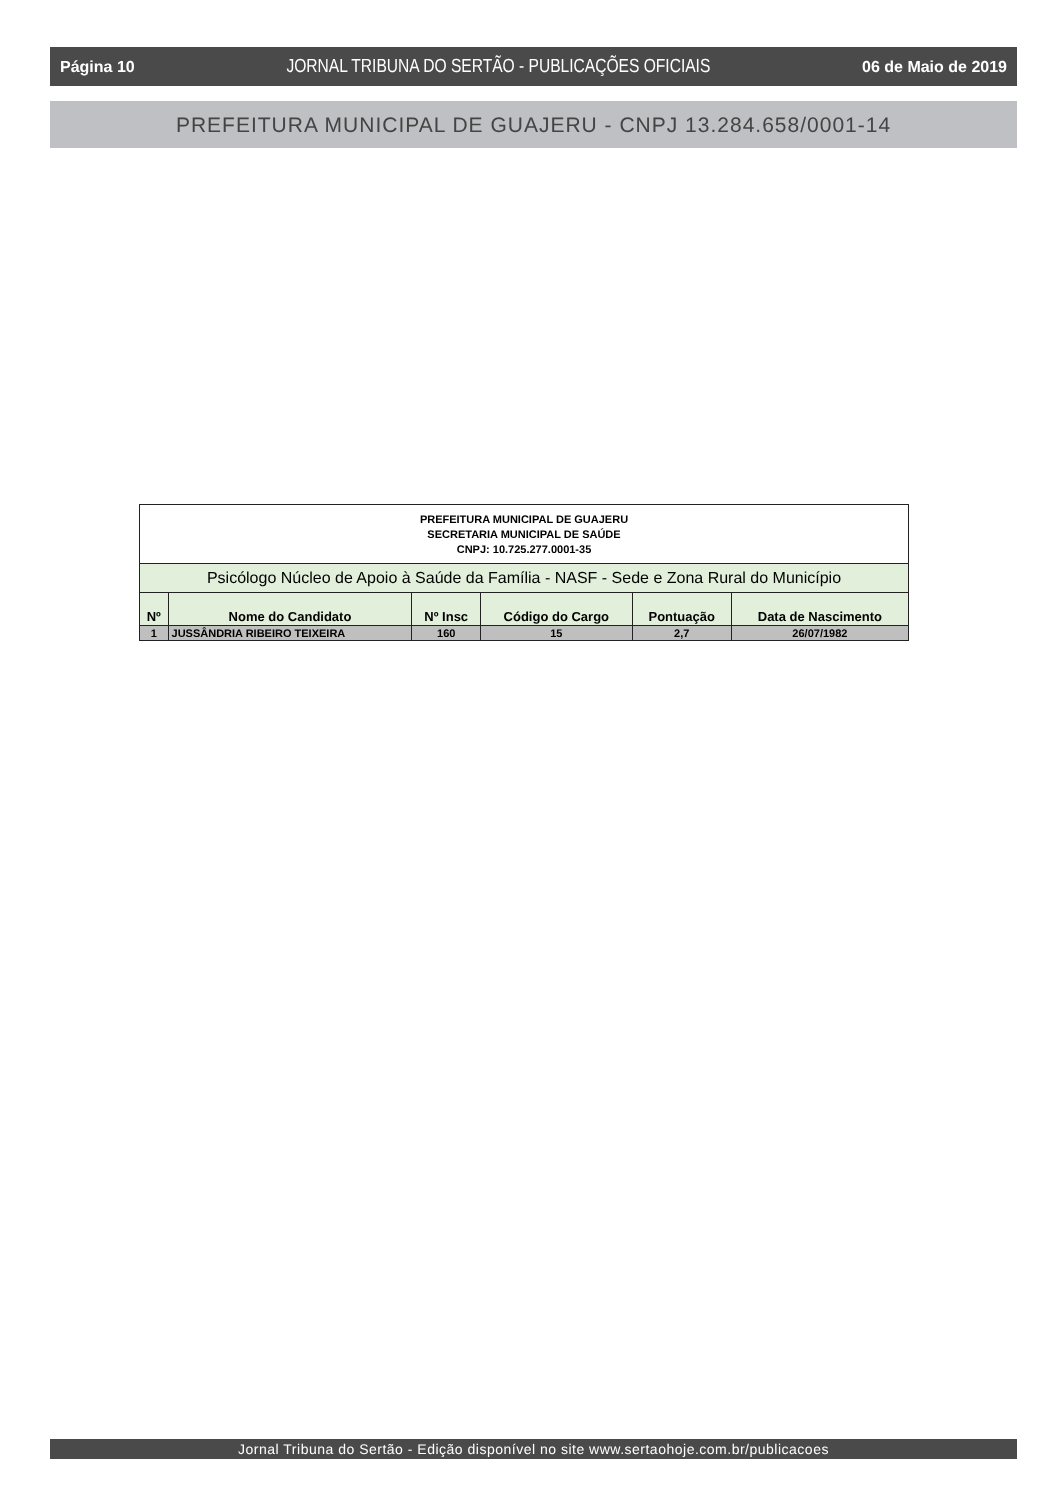Página 10 JORNAL TRIBUNA DO SERTÃO - PUBLICAÇÕES OFICIAIS 06 de Maio de 2019
PREFEITURA MUNICIPAL DE GUAJERU - CNPJ 13.284.658/0001-14
| PREFEITURA MUNICIPAL DE GUAJERU SECRETARIA MUNICIPAL DE SAÚDE CNPJ: 10.725.277.0001-35 | | | | | |
| Psicólogo Núcleo de Apoio à Saúde da Família - NASF - Sede e Zona Rural do Município | | | | | |
| Nº | Nome do Candidato | Nº Insc | Código do Cargo | Pontuação | Data de Nascimento |
| 1 | JUSSÂNDRIA RIBEIRO TEIXEIRA | 160 | 15 | 2,7 | 26/07/1982 |
Jornal Tribuna do Sertão - Edição disponível no site www.sertaohoje.com.br/publicacoes